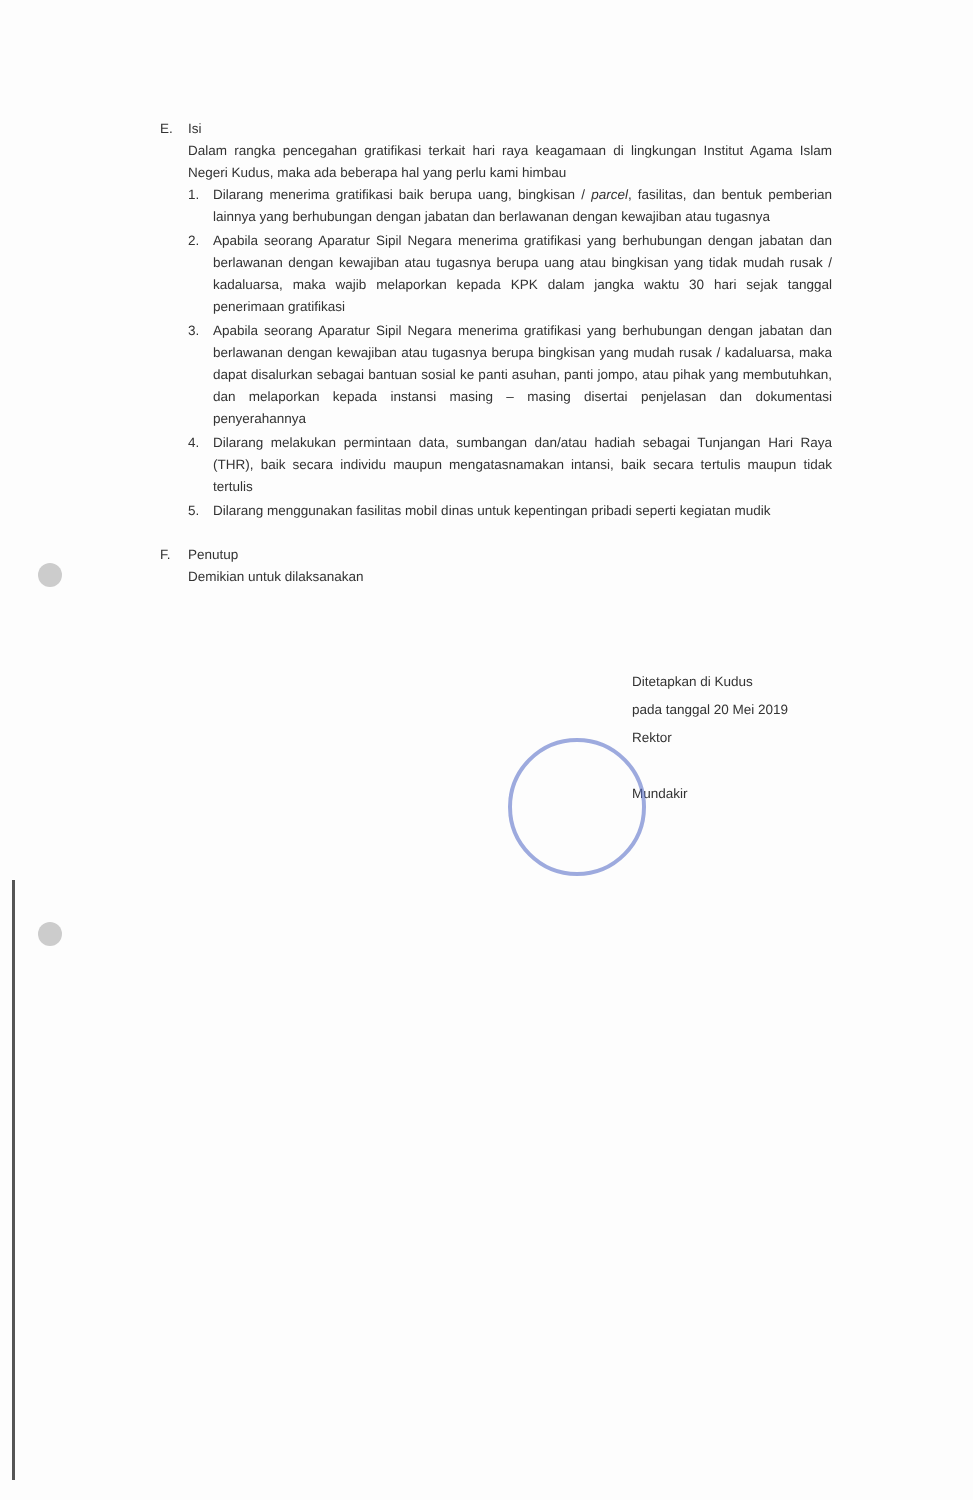E. Isi
Dalam rangka pencegahan gratifikasi terkait hari raya keagamaan di lingkungan Institut Agama Islam Negeri Kudus, maka ada beberapa hal yang perlu kami himbau
1. Dilarang menerima gratifikasi baik berupa uang, bingkisan / parcel, fasilitas, dan bentuk pemberian lainnya yang berhubungan dengan jabatan dan berlawanan dengan kewajiban atau tugasnya
2. Apabila seorang Aparatur Sipil Negara menerima gratifikasi yang berhubungan dengan jabatan dan berlawanan dengan kewajiban atau tugasnya berupa uang atau bingkisan yang tidak mudah rusak / kadaluarsa, maka wajib melaporkan kepada KPK dalam jangka waktu 30 hari sejak tanggal penerimaan gratifikasi
3. Apabila seorang Aparatur Sipil Negara menerima gratifikasi yang berhubungan dengan jabatan dan berlawanan dengan kewajiban atau tugasnya berupa bingkisan yang mudah rusak / kadaluarsa, maka dapat disalurkan sebagai bantuan sosial ke panti asuhan, panti jompo, atau pihak yang membutuhkan, dan melaporkan kepada instansi masing – masing disertai penjelasan dan dokumentasi penyerahannya
4. Dilarang melakukan permintaan data, sumbangan dan/atau hadiah sebagai Tunjangan Hari Raya (THR), baik secara individu maupun mengatasnamakan intansi, baik secara tertulis maupun tidak tertulis
5. Dilarang menggunakan fasilitas mobil dinas untuk kepentingan pribadi seperti kegiatan mudik
F. Penutup
Demikian untuk dilaksanakan
Ditetapkan di Kudus
pada tanggal 20 Mei 2019
Rektor
Mundakir